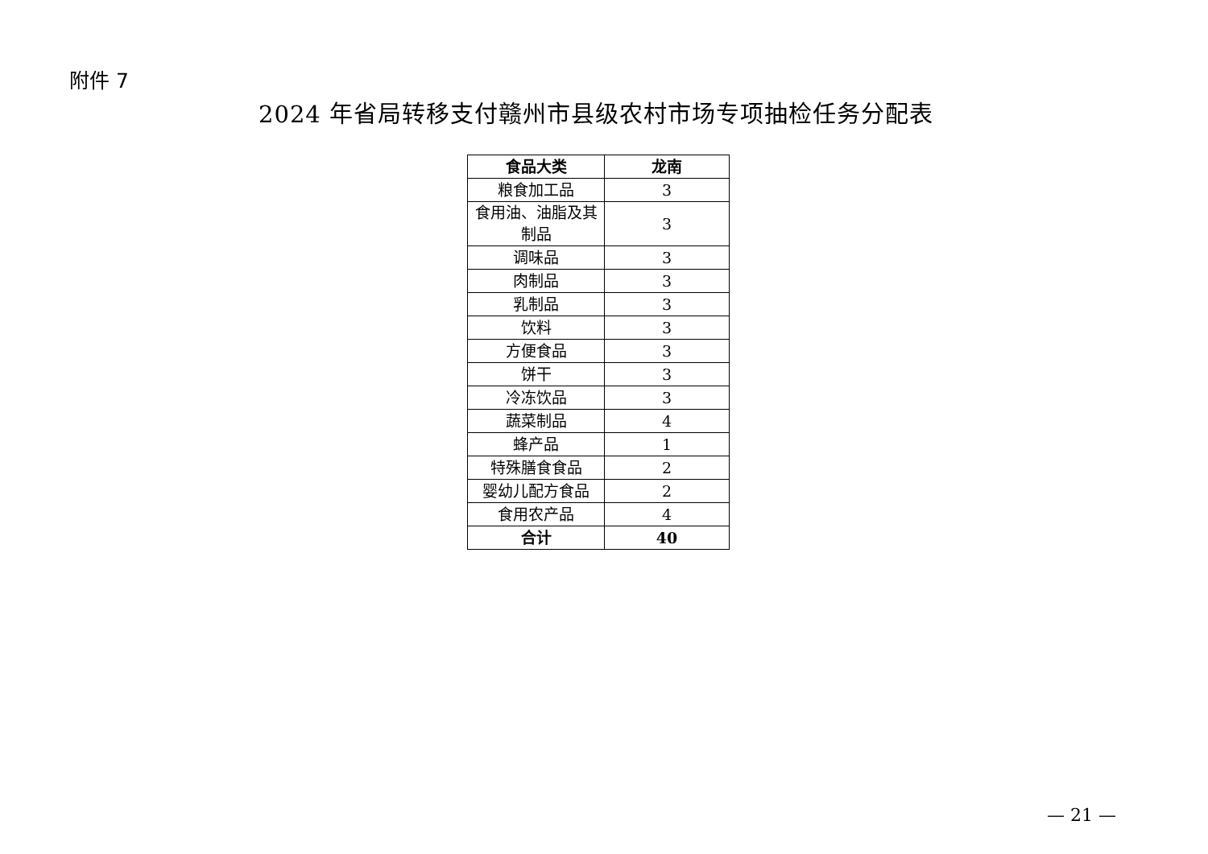附件 7
2024 年省局转移支付赣州市县级农村市场专项抽检任务分配表
| 食品大类 | 龙南 |
| --- | --- |
| 粮食加工品 | 3 |
| 食用油、油脂及其制品 | 3 |
| 调味品 | 3 |
| 肉制品 | 3 |
| 乳制品 | 3 |
| 饮料 | 3 |
| 方便食品 | 3 |
| 饼干 | 3 |
| 冷冻饮品 | 3 |
| 蔬菜制品 | 4 |
| 蜂产品 | 1 |
| 特殊膳食食品 | 2 |
| 婴幼儿配方食品 | 2 |
| 食用农产品 | 4 |
| 合计 | 40 |
— 21 —